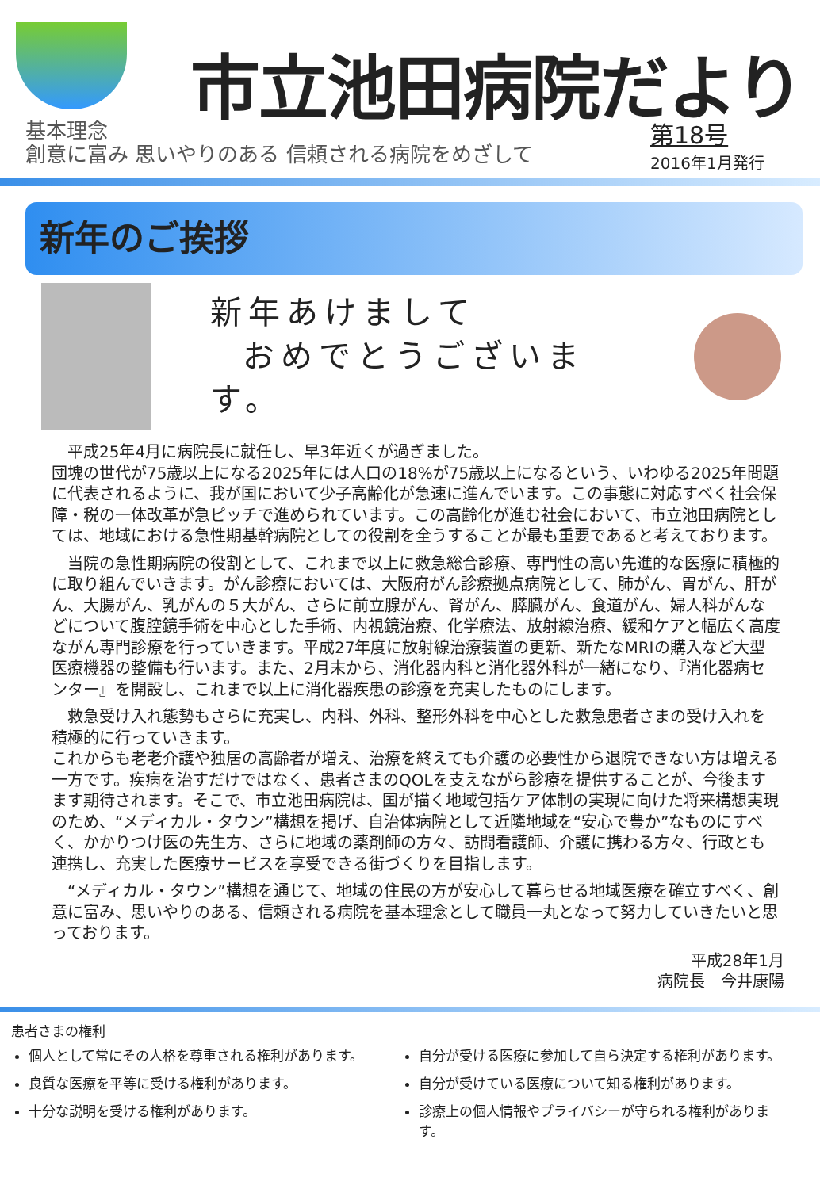市立池田病院だより
基本理念
創意に富み 思いやりのある 信頼される病院をめざして
第18号
2016年1月発行
新年のご挨拶
新年あけまして
おめでとうございます。
　平成25年4月に病院長に就任し、早3年近くが過ぎました。
団塊の世代が75歳以上になる2025年には人口の18%が75歳以上になるという、いわゆる2025年問題に代表されるように、我が国において少子高齢化が急速に進んでいます。この事態に対応すべく社会保障・税の一体改革が急ピッチで進められています。この高齢化が進む社会において、市立池田病院としては、地域における急性期基幹病院としての役割を全うすることが最も重要であると考えております。
　当院の急性期病院の役割として、これまで以上に救急総合診療、専門性の高い先進的な医療に積極的に取り組んでいきます。がん診療においては、大阪府がん診療拠点病院として、肺がん、胃がん、肝がん、大腸がん、乳がんの５大がん、さらに前立腺がん、腎がん、膵臓がん、食道がん、婦人科がんなどについて腹腔鏡手術を中心とした手術、内視鏡治療、化学療法、放射線治療、緩和ケアと幅広く高度ながん専門診療を行っていきます。平成27年度に放射線治療装置の更新、新たなMRIの購入など大型医療機器の整備も行います。また、2月末から、消化器内科と消化器外科が一緒になり、『消化器病センター』を開設し、これまで以上に消化器疾患の診療を充実したものにします。
　救急受け入れ態勢もさらに充実し、内科、外科、整形外科を中心とした救急患者さまの受け入れを積極的に行っていきます。
これからも老老介護や独居の高齢者が増え、治療を終えても介護の必要性から退院できない方は増える一方です。疾病を治すだけではなく、患者さまのQOLを支えながら診療を提供することが、今後ますます期待されます。そこで、市立池田病院は、国が描く地域包括ケア体制の実現に向けた将来構想実現のため、“メディカル・タウン”構想を掲げ、自治体病院として近隣地域を“安心で豊か”なものにすべく、かかりつけ医の先生方、さらに地域の薬剤師の方々、訪問看護師、介護に携わる方々、行政とも連携し、充実した医療サービスを享受できる街づくりを目指します。
　“メディカル・タウン”構想を通じて、地域の住民の方が安心して暮らせる地域医療を確立すべく、創意に富み、思いやりのある、信頼される病院を基本理念として職員一丸となって努力していきたいと思っております。
平成28年1月
病院長　今井康陽
患者さまの権利
個人として常にその人格を尊重される権利があります。
良質な医療を平等に受ける権利があります。
十分な説明を受ける権利があります。
自分が受ける医療に参加して自ら決定する権利があります。
自分が受けている医療について知る権利があります。
診療上の個人情報やプライバシーが守られる権利があります。